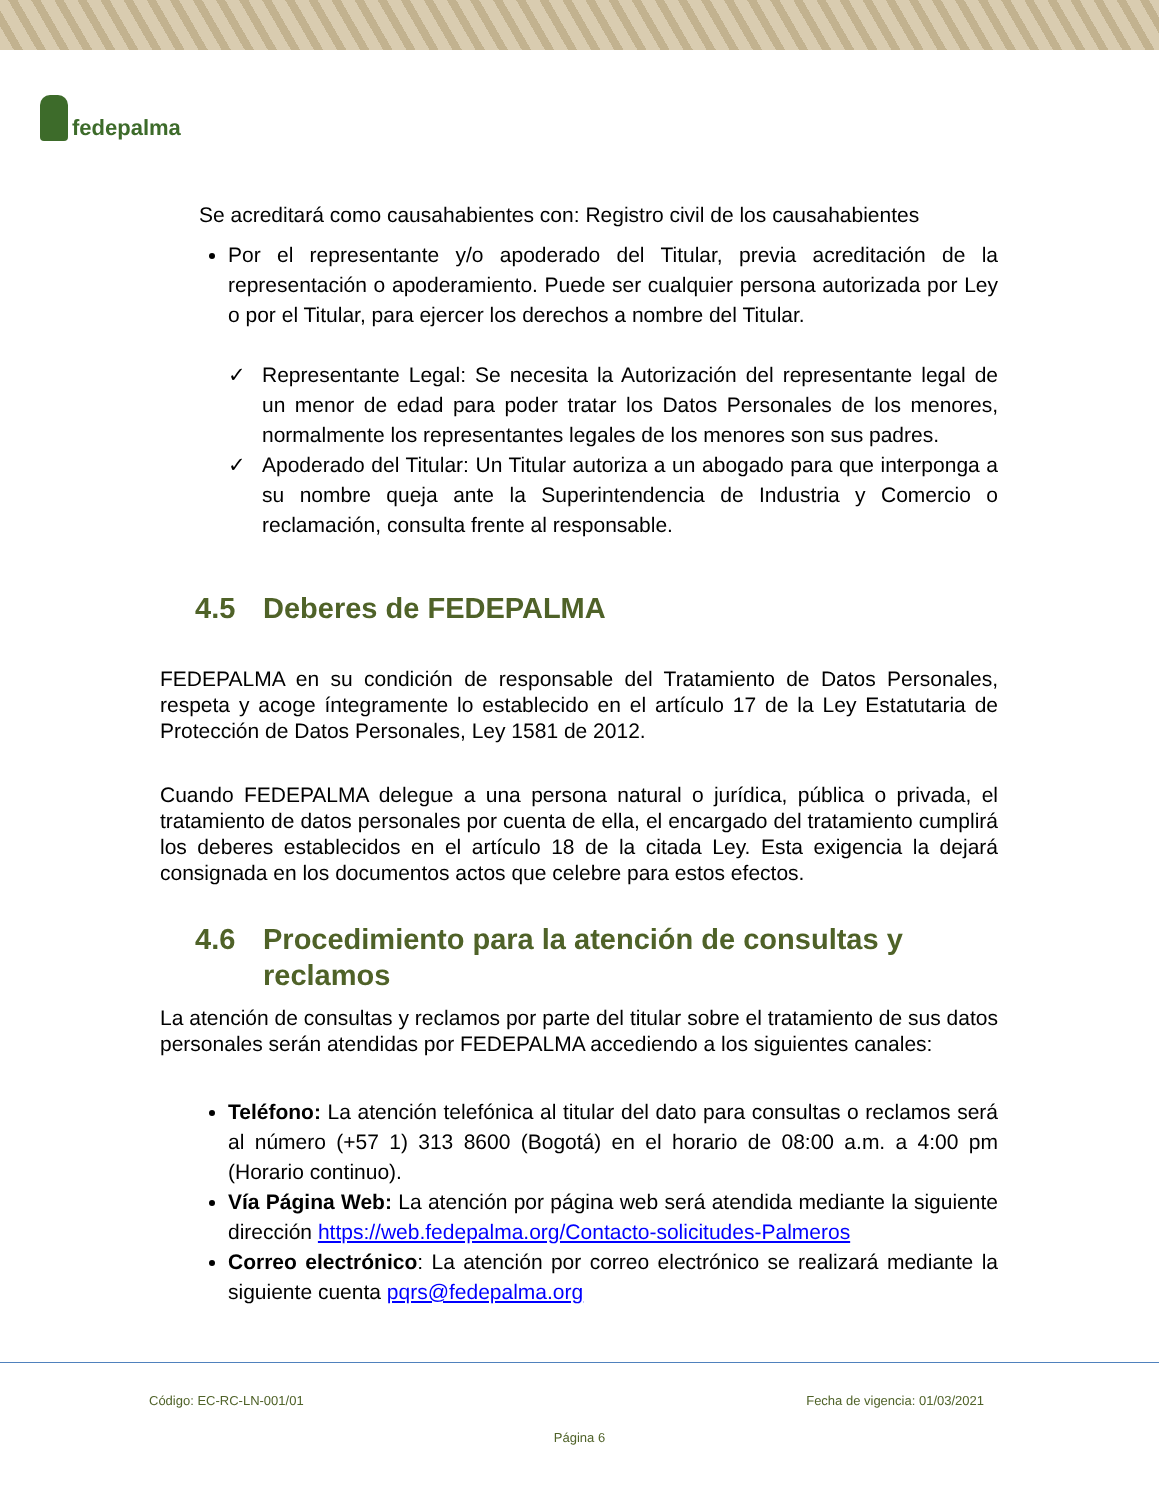fedepalma
Se acreditará como causahabientes con: Registro civil de los causahabientes
Por el representante y/o apoderado del Titular, previa acreditación de la representación o apoderamiento. Puede ser cualquier persona autorizada por Ley o por el Titular, para ejercer los derechos a nombre del Titular.
✓ Representante Legal: Se necesita la Autorización del representante legal de un menor de edad para poder tratar los Datos Personales de los menores, normalmente los representantes legales de los menores son sus padres.
✓ Apoderado del Titular: Un Titular autoriza a un abogado para que interponga a su nombre queja ante la Superintendencia de Industria y Comercio o reclamación, consulta frente al responsable.
4.5 Deberes de FEDEPALMA
FEDEPALMA en su condición de responsable del Tratamiento de Datos Personales, respeta y acoge íntegramente lo establecido en el artículo 17 de la Ley Estatutaria de Protección de Datos Personales, Ley 1581 de 2012.
Cuando FEDEPALMA delegue a una persona natural o jurídica, pública o privada, el tratamiento de datos personales por cuenta de ella, el encargado del tratamiento cumplirá los deberes establecidos en el artículo 18 de la citada Ley. Esta exigencia la dejará consignada en los documentos actos que celebre para estos efectos.
4.6 Procedimiento para la atención de consultas y reclamos
La atención de consultas y reclamos por parte del titular sobre el tratamiento de sus datos personales serán atendidas por FEDEPALMA accediendo a los siguientes canales:
Teléfono: La atención telefónica al titular del dato para consultas o reclamos será al número (+57 1) 313 8600 (Bogotá) en el horario de 08:00 a.m. a 4:00 pm (Horario continuo).
Vía Página Web: La atención por página web será atendida mediante la siguiente dirección https://web.fedepalma.org/Contacto-solicitudes-Palmeros
Correo electrónico: La atención por correo electrónico se realizará mediante la siguiente cuenta pqrs@fedepalma.org
Código: EC-RC-LN-001/01 Fecha de vigencia: 01/03/2021
Página 6